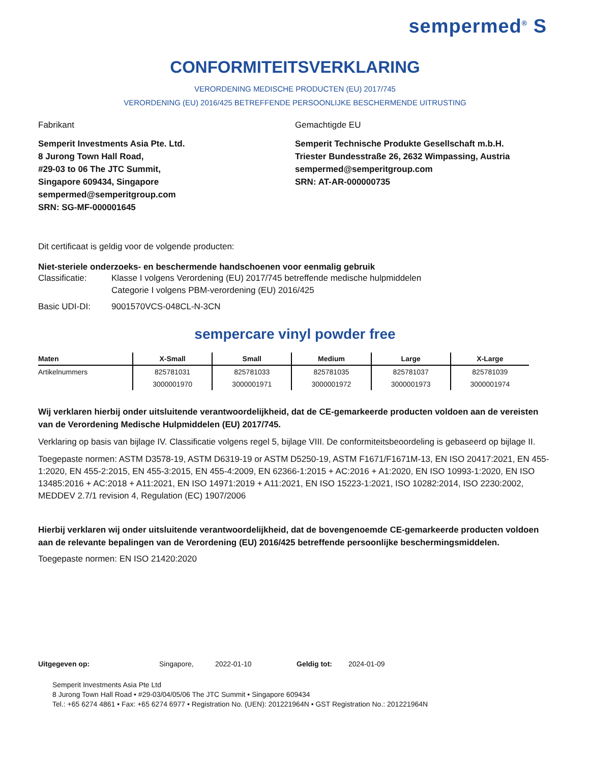sempermed<sup>®</sup> S
CONFORMITEITSVERKLARING
VERORDENING MEDISCHE PRODUCTEN (EU) 2017/745
VERORDENING (EU) 2016/425 BETREFFENDE PERSOONLIJKE BESCHERMENDE UITRUSTING
Fabrikant
Semperit Investments Asia Pte. Ltd.
8 Jurong Town Hall Road,
#29-03 to 06 The JTC Summit,
Singapore 609434, Singapore
sempermed@semperitgroup.com
SRN: SG-MF-000001645
Gemachtigde EU
Semperit Technische Produkte Gesellschaft m.b.H.
Triester Bundesstraße 26, 2632 Wimpassing, Austria
sempermed@semperitgroup.com
SRN: AT-AR-000000735
Dit certificaat is geldig voor de volgende producten:
Niet-steriele onderzoeks- en beschermende handschoenen voor eenmalig gebruik
Classificatie: Klasse I volgens Verordening (EU) 2017/745 betreffende medische hulpmiddelen
Categorie I volgens PBM-verordening (EU) 2016/425
Basic UDI-DI: 9001570VCS-048CL-N-3CN
sempercare vinyl powder free
| Maten | X-Small | Small | Medium | Large | X-Large |
| --- | --- | --- | --- | --- | --- |
| Artikelnummers | 825781031 | 825781033 | 825781035 | 825781037 | 825781039 |
| | 3000001970 | 3000001971 | 3000001972 | 3000001973 | 3000001974 |
Wij verklaren hierbij onder uitsluitende verantwoordelijkheid, dat de CE-gemarkeerde producten voldoen aan de vereisten van de Verordening Medische Hulpmiddelen (EU) 2017/745.
Verklaring op basis van bijlage IV. Classificatie volgens regel 5, bijlage VIII. De conformiteitsbeoordeling is gebaseerd op bijlage II.
Toegepaste normen: ASTM D3578-19, ASTM D6319-19 or ASTM D5250-19, ASTM F1671/F1671M-13, EN ISO 20417:2021, EN 455-1:2020, EN 455-2:2015, EN 455-3:2015, EN 455-4:2009, EN 62366-1:2015 + AC:2016 + A1:2020, EN ISO 10993-1:2020, EN ISO 13485:2016 + AC:2018 + A11:2021, EN ISO 14971:2019 + A11:2021, EN ISO 15223-1:2021, ISO 10282:2014, ISO 2230:2002, MEDDEV 2.7/1 revision 4, Regulation (EC) 1907/2006
Hierbij verklaren wij onder uitsluitende verantwoordelijkheid, dat de bovengenoemde CE-gemarkeerde producten voldoen aan de relevante bepalingen van de Verordening (EU) 2016/425 betreffende persoonlijke beschermingsmiddelen.
Toegepaste normen: EN ISO 21420:2020
Uitgegeven op: Singapore, 2022-01-10 Geldig tot: 2024-01-09
Semperit Investments Asia Pte Ltd
8 Jurong Town Hall Road • #29-03/04/05/06 The JTC Summit • Singapore 609434
Tel.: +65 6274 4861 • Fax: +65 6274 6977 • Registration No. (UEN): 201221964N • GST Registration No.: 201221964N